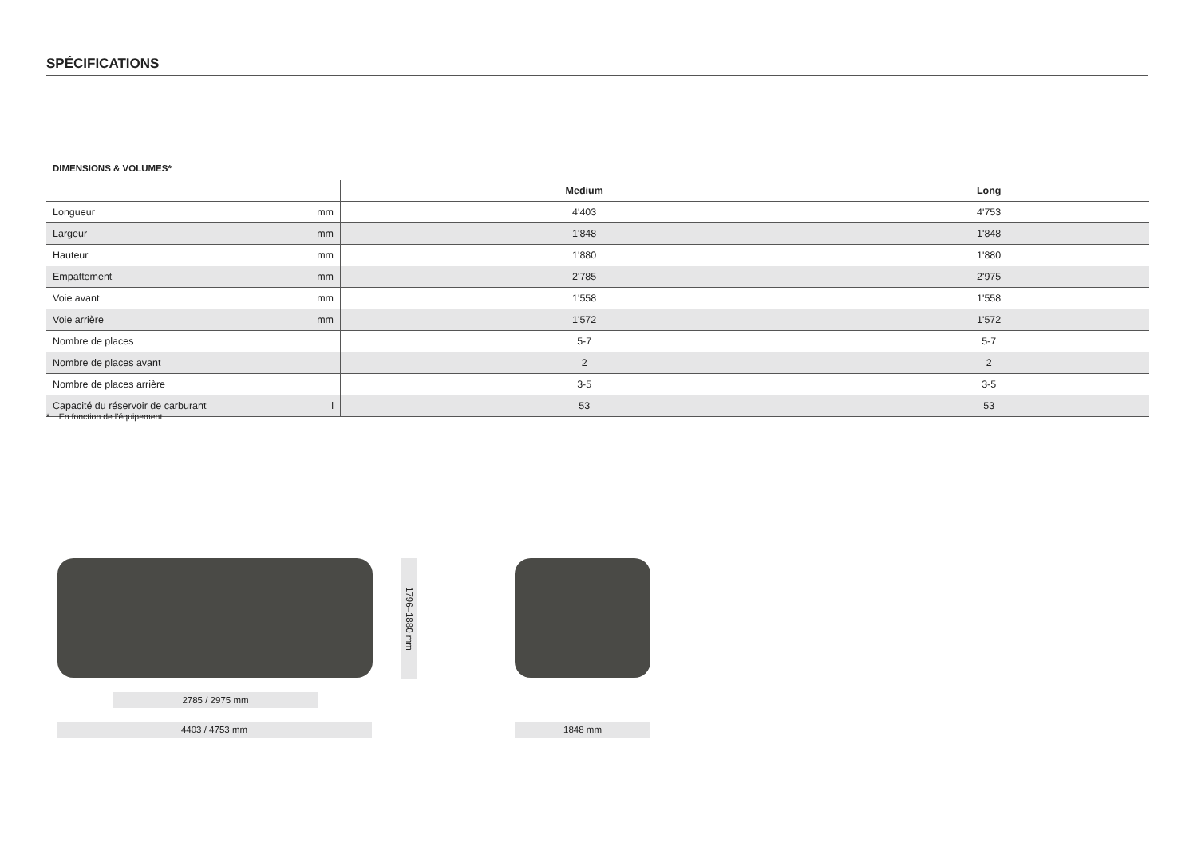SPÉCIFICATIONS
DIMENSIONS & VOLUMES*
| | | Medium | Long |
| --- | --- | --- | --- |
| Longueur | mm | 4'403 | 4'753 |
| Largeur | mm | 1'848 | 1'848 |
| Hauteur | mm | 1'880 | 1'880 |
| Empattement | mm | 2'785 | 2'975 |
| Voie avant | mm | 1'558 | 1'558 |
| Voie arrière | mm | 1'572 | 1'572 |
| Nombre de places | | 5-7 | 5-7 |
| Nombre de places avant | | 2 | 2 |
| Nombre de places arrière | | 3-5 | 3-5 |
| Capacité du réservoir de carburant | l | 53 | 53 |
* En fonction de l’équipement
2785 / 2975 mm
4403 / 4753 mm 1848 mm
1796–1880 mm